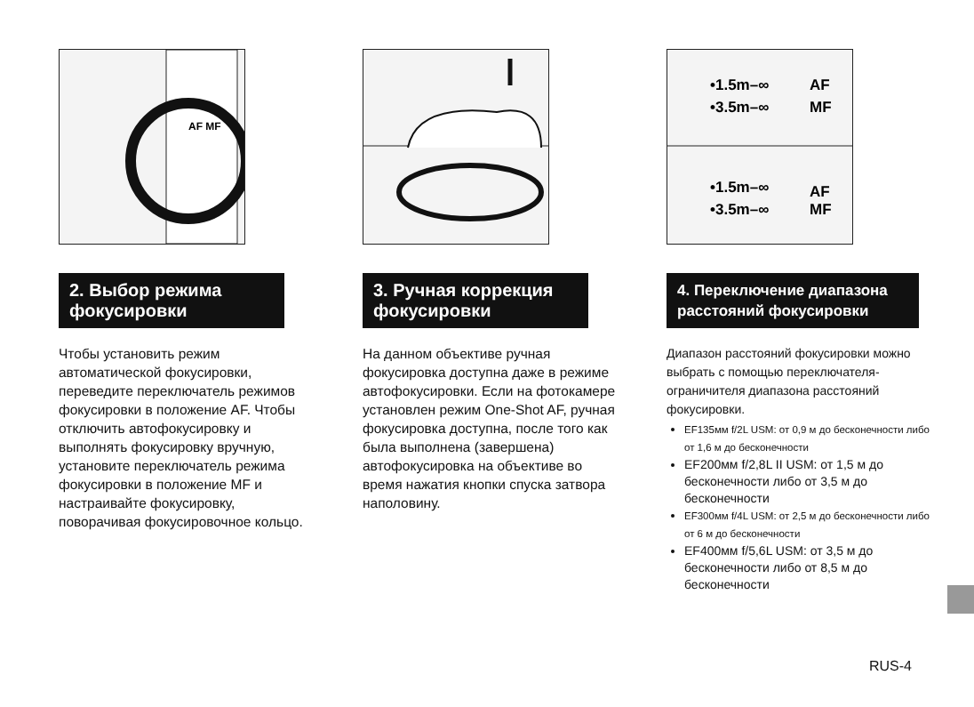AF MF
2. Выбор режима фокусировки
Чтобы установить режим автоматической фокусировки, переведите переключатель режимов фокусировки в положение AF. Чтобы отключить автофокусировку и выполнять фокусировку вручную, установите переключатель режима фокусировки в положение MF и настраивайте фокусировку, поворачивая фокусировочное кольцо.
3. Ручная коррекция фокусировки
На данном объективе ручная фокусировка доступна даже в режиме автофокусировки. Если на фотокамере установлен режим One-Shot AF, ручная фокусировка доступна, после того как была выполнена (завершена) автофокусировка на объективе во время нажатия кнопки спуска затвора наполовину.
•1.5m–∞
•3.5m–∞
AF
MF
•1.5m–∞
•3.5m–∞
AF
MF
4. Переключение диапазона расстояний фокусировки
Диапазон расстояний фокусировки можно выбрать с помощью переключателя-ограничителя диапазона расстояний фокусировки.
EF135мм f/2L USM: от 0,9 м до бесконечности либо от 1,6 м до бесконечности
EF200мм f/2,8L II USM: от 1,5 м до бесконечности либо от 3,5 м до бесконечности
EF300мм f/4L USM: от 2,5 м до бесконечности либо от 6 м до бесконечности
EF400мм f/5,6L USM: от 3,5 м до бесконечности либо от 8,5 м до бесконечности
RUS-4